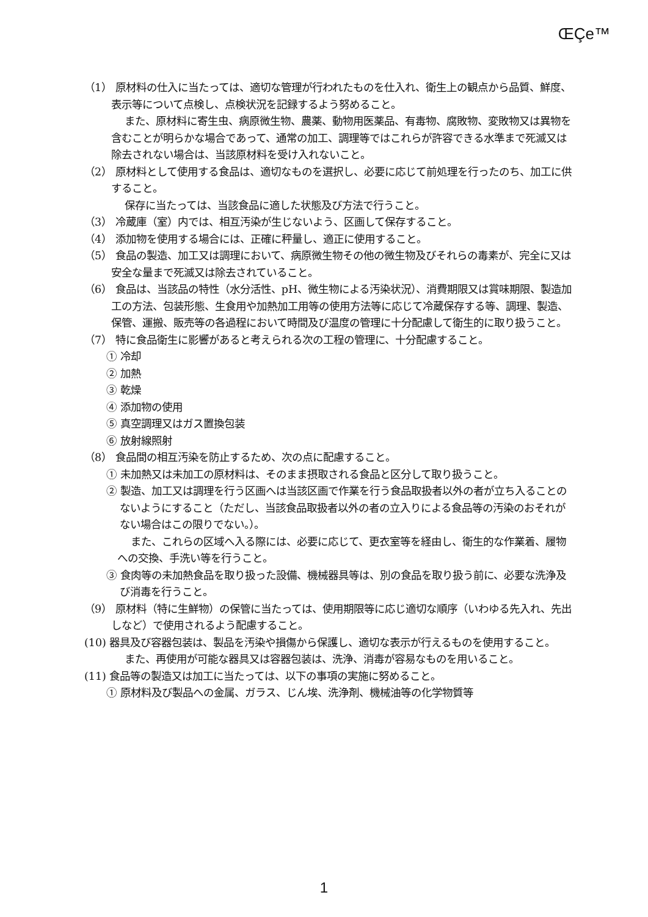ŒÇe™
（1） 原材料の仕入に当たっては、適切な管理が行われたものを仕入れ、衛生上の観点から品質、鮮度、表示等について点検し、点検状況を記録するよう努めること。
また、原材料に寄生虫、病原微生物、農薬、動物用医薬品、有毒物、腐敗物、変敗物又は異物を含むことが明らかな場合であって、通常の加工、調理等ではこれらが許容できる水準まで死滅又は除去されない場合は、当該原材料を受け入れないこと。
（2） 原材料として使用する食品は、適切なものを選択し、必要に応じて前処理を行ったのち、加工に供すること。
保存に当たっては、当該食品に適した状態及び方法で行うこと。
（3） 冷蔵庫（室）内では、相互汚染が生じないよう、区画して保存すること。
（4） 添加物を使用する場合には、正確に秤量し、適正に使用すること。
（5） 食品の製造、加工又は調理において、病原微生物その他の微生物及びそれらの毒素が、完全に又は安全な量まで死滅又は除去されていること。
（6） 食品は、当該品の特性（水分活性、pH、微生物による汚染状況）、消費期限又は賞味期限、製造加工の方法、包装形態、生食用や加熱加工用等の使用方法等に応じて冷蔵保存する等、調理、製造、保管、運搬、販売等の各過程において時間及び温度の管理に十分配慮して衛生的に取り扱うこと。
（7） 特に食品衛生に影響があると考えられる次の工程の管理に、十分配慮すること。
① 冷却
② 加熱
③ 乾燥
④ 添加物の使用
⑤ 真空調理又はガス置換包装
⑥ 放射線照射
（8） 食品間の相互汚染を防止するため、次の点に配慮すること。
① 未加熱又は未加工の原材料は、そのまま摂取される食品と区分して取り扱うこと。
② 製造、加工又は調理を行う区画へは当該区画で作業を行う食品取扱者以外の者が立ち入ることのないようにすること（ただし、当該食品取扱者以外の者の立入りによる食品等の汚染のおそれがない場合はこの限りでない。）。
また、これらの区域へ入る際には、必要に応じて、更衣室等を経由し、衛生的な作業着、履物への交換、手洗い等を行うこと。
③ 食肉等の未加熱食品を取り扱った設備、機械器具等は、別の食品を取り扱う前に、必要な洗浄及び消毒を行うこと。
（9） 原材料（特に生鮮物）の保管に当たっては、使用期限等に応じ適切な順序（いわゆる先入れ、先出しなど）で使用されるよう配慮すること。
(10) 器具及び容器包装は、製品を汚染や損傷から保護し、適切な表示が行えるものを使用すること。
また、再使用が可能な器具又は容器包装は、洗浄、消毒が容易なものを用いること。
(11) 食品等の製造又は加工に当たっては、以下の事項の実施に努めること。
① 原材料及び製品への金属、ガラス、じん埃、洗浄剤、機械油等の化学物質等
1